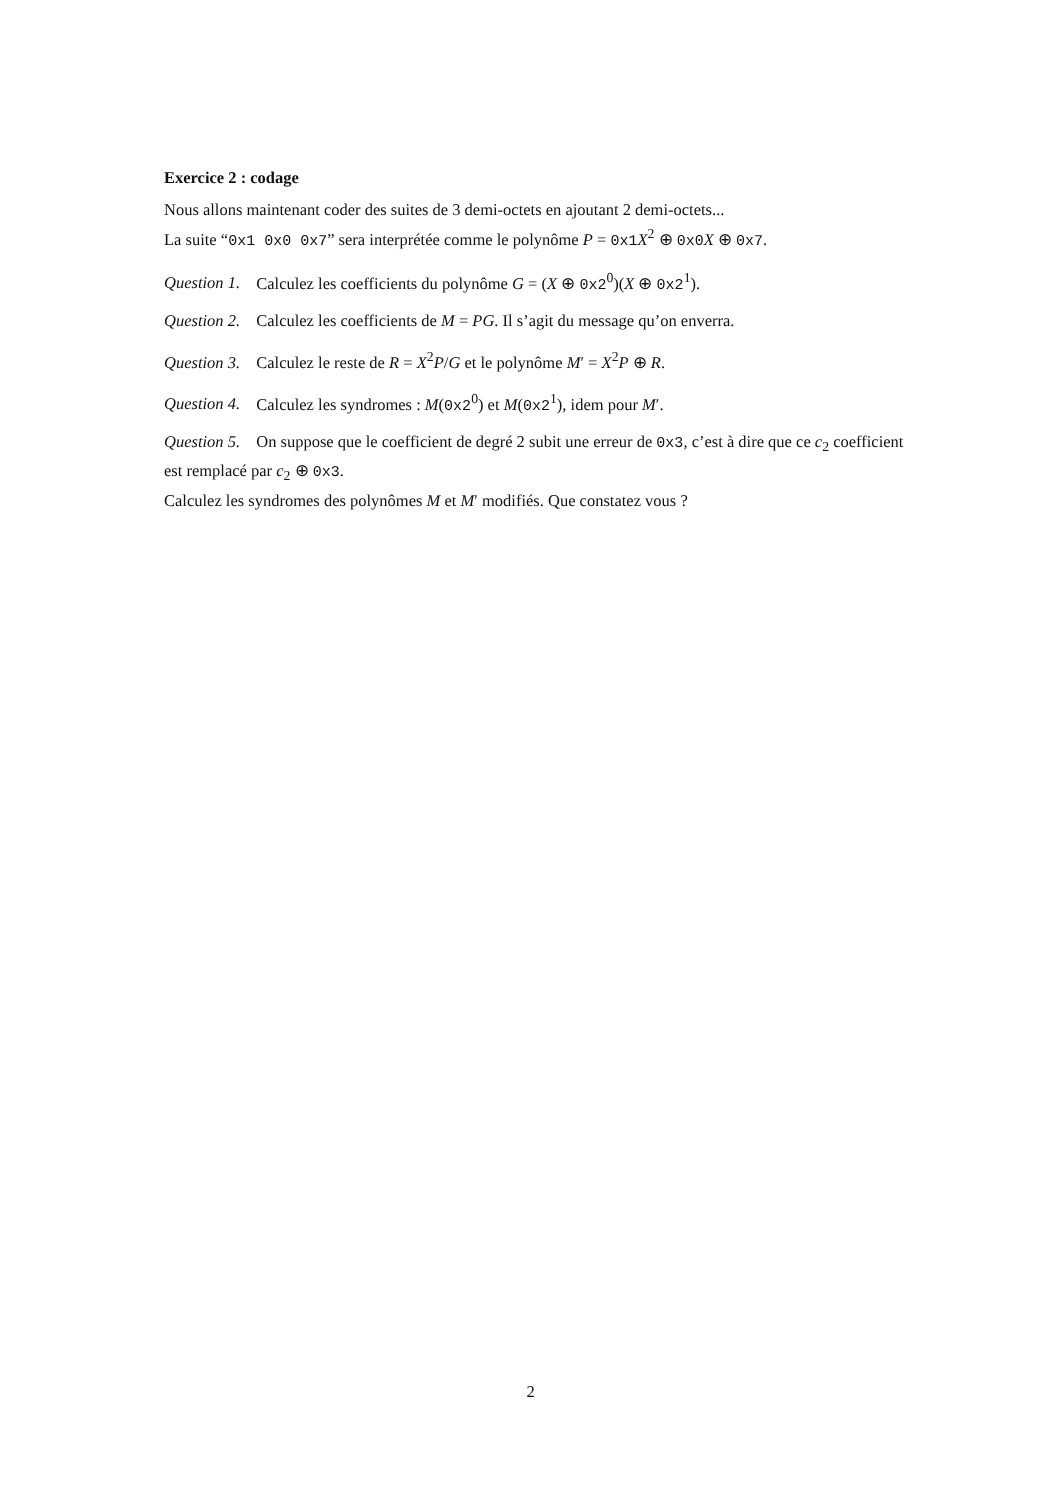Exercice 2 : codage
Nous allons maintenant coder des suites de 3 demi-octets en ajoutant 2 demi-octets...
La suite “0x1 0x0 0x7” sera interprétée comme le polynôme P = 0x1 X<sup>2</sup> ⊕ 0x0 X ⊕ 0x7.
Question 1. Calculez les coefficients du polynôme G = (X ⊕ 0x2<sup>0</sup>)(X ⊕ 0x2<sup>1</sup>).
Question 2. Calculez les coefficients de M = PG. Il s’agit du message qu’on enverra.
Question 3. Calculez le reste de R = X<sup>2</sup>P/G et le polynôme M′ = X<sup>2</sup>P ⊕ R.
Question 4. Calculez les syndromes : M(0x2<sup>0</sup>) et M(0x2<sup>1</sup>), idem pour M′.
Question 5. On suppose que le coefficient de degré 2 subit une erreur de 0x3, c’est à dire que ce c<sub>2</sub> coefficient est remplacé par c<sub>2</sub> ⊕ 0x3.
Calculez les syndromes des polynômes M et M′ modifiés. Que constatez vous ?
2